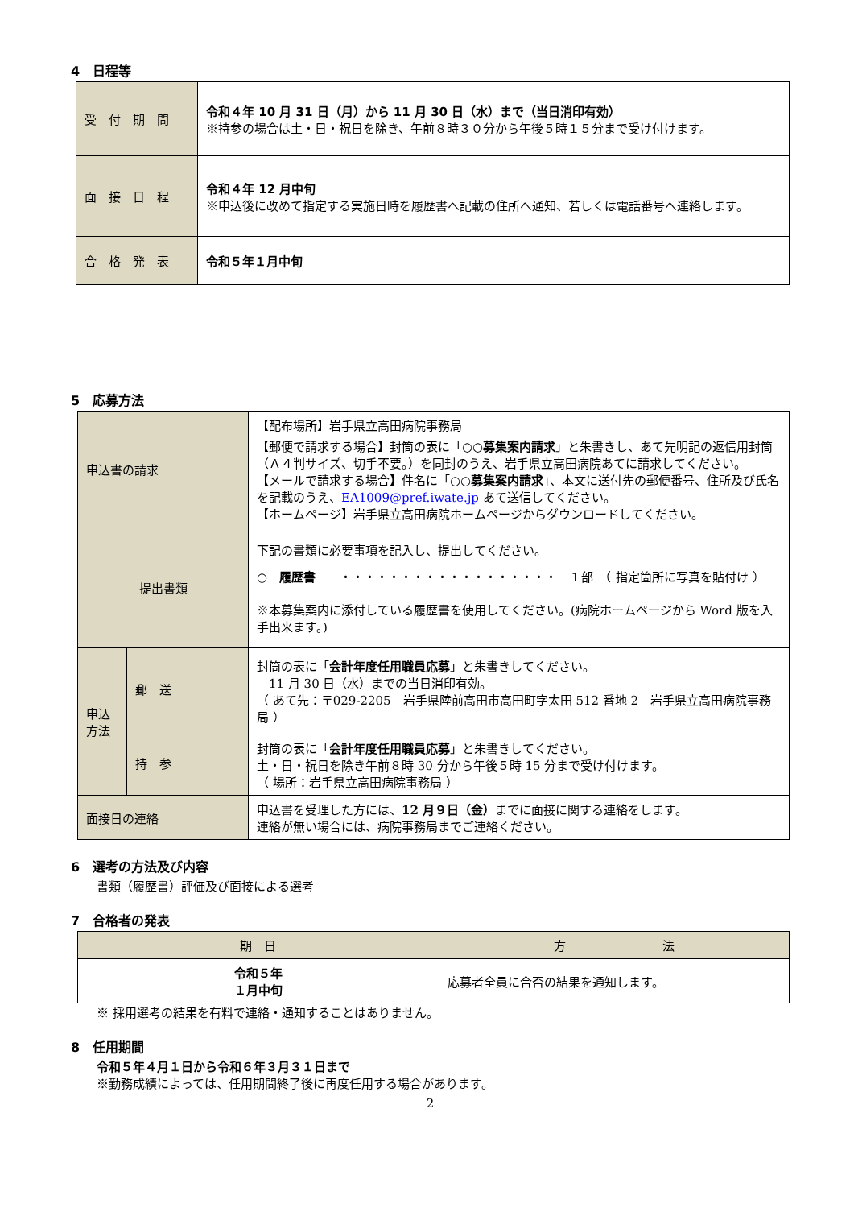4　日程等
| 受 付 期 間 | 令和４年 10 月 31 日（月）から 11 月 30 日（水）まで（当日消印有効） ※持参の場合は土・日・祝日を除き、午前８時３０分から午後５時１５分まで受け付けます。 |
| 面 接 日 程 | 令和４年 12 月中旬 ※申込後に改めて指定する実施日時を履歴書へ記載の住所へ通知、若しくは電話番号へ連絡します。 |
| 合 格 発 表 | 令和５年１月中旬 |
5　応募方法
| 申込書の請求 | | 【配布場所】岩手県立高田病院事務局 【郵便で請求する場合】封筒の表に「 ○○募集案内請求 」と朱書きし、あて先明記の返信用封筒（Ａ４判サイズ、切手不要。）を同封のうえ、岩手県立高田病院あてに請求してください。 【メールで請求する場合】件名に「 ○○募集案内請求 」、本文に送付先の郵便番号、住所及び氏名を記載のうえ、 EA1009@pref.iwate.jp あて送信してください。 【ホームページ】岩手県立高田病院ホームページからダウンロードしてください。 |
| 提出書類 | | 下記の書類に必要事項を記入し、提出してください。 ○ 履歴書 ・・・・・・・・・・・・・・・・・・ １部 （ 指定箇所に写真を貼付け ） ※本募集案内に添付している履歴書を使用してください。(病院ホームページから Word 版を入手出来ます。) |
| 申込方法 | 郵 送 | 封筒の表に「 会計年度任用職員応募 」と朱書きしてください。 11 月 30 日（水）までの当日消印有効。 （ あて先：〒029-2205 岩手県陸前高田市高田町字太田 512 番地 2 岩手県立高田病院事務局 ） |
| | 持 参 | 封筒の表に「 会計年度任用職員応募 」と朱書きしてください。 土・日・祝日を除き午前８時 30 分から午後５時 15 分まで受け付けます。 （ 場所：岩手県立高田病院事務局 ） |
| 面接日の連絡 | | 申込書を受理した方には、 12 月９日（金） までに面接に関する連絡をします。 連絡が無い場合には、病院事務局までご連絡ください。 |
6　選考の方法及び内容
書類（履歴書）評価及び面接による選考
7　合格者の発表
| 期 日 | 方 法 |
| --- | --- |
| 令和５年 １月中旬 | 応募者全員に合否の結果を通知します。 |
※ 採用選考の結果を有料で連絡・通知することはありません。
8　任用期間
令和５年４月１日から令和６年３月３１日まで
※勤務成績によっては、任用期間終了後に再度任用する場合があります。
2